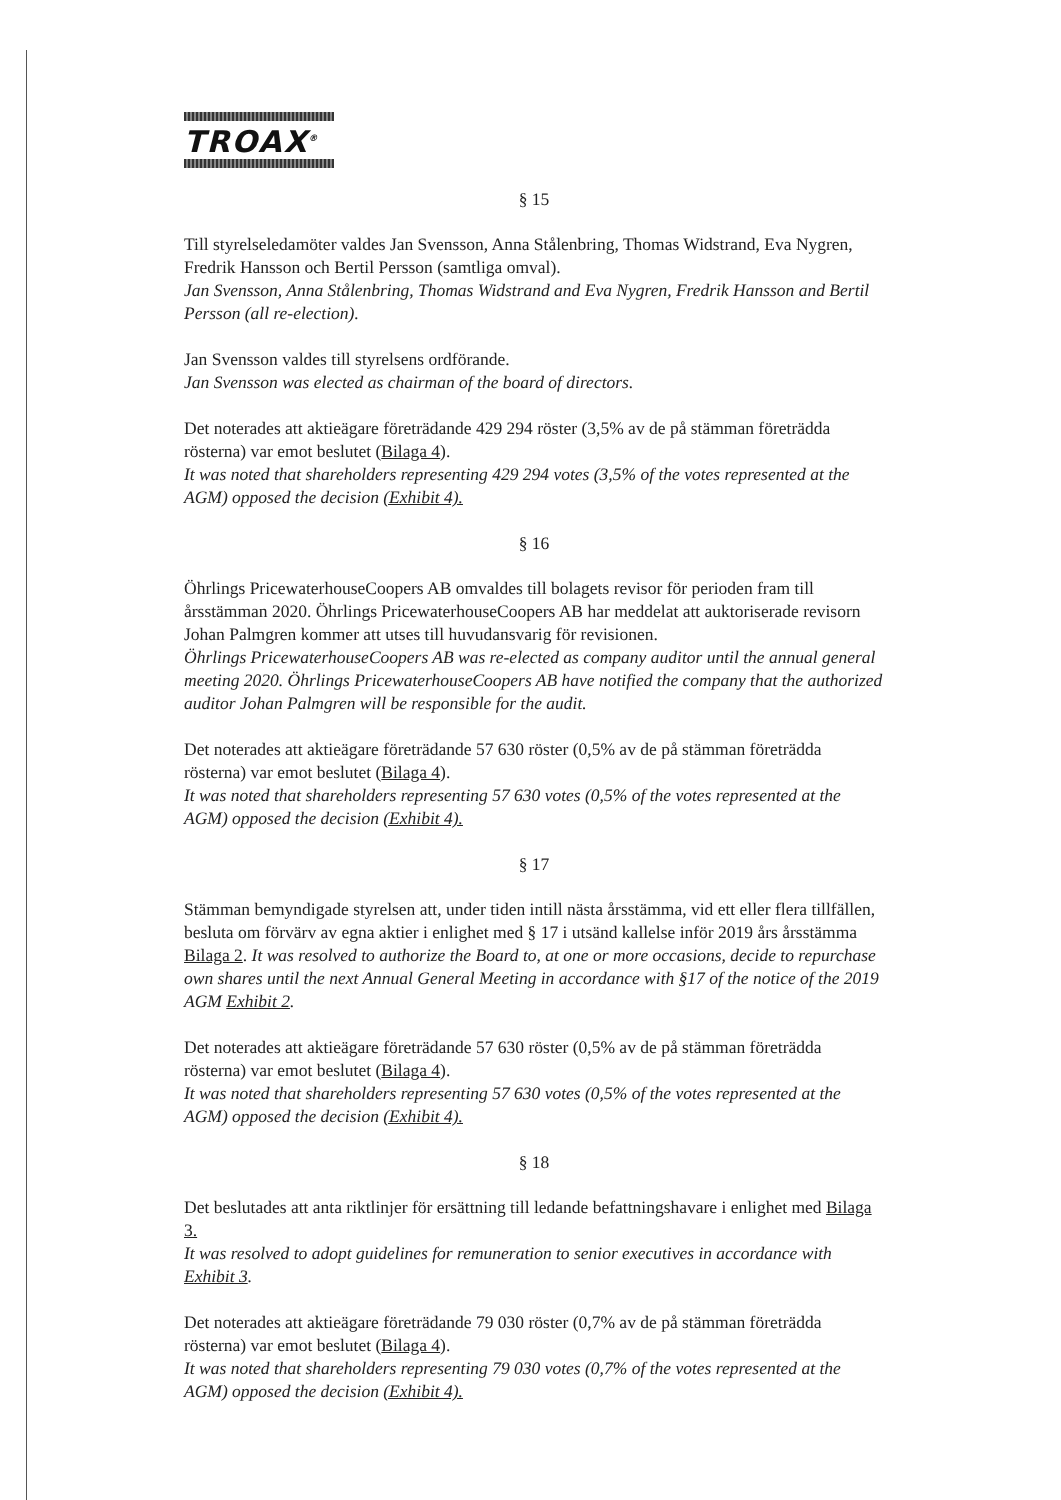TROAX<sup>®</sup>
§ 15
Till styrelseledamöter valdes Jan Svensson, Anna Stålenbring, Thomas Widstrand, Eva Nygren, Fredrik Hansson och Bertil Persson (samtliga omval).
Jan Svensson, Anna Stålenbring, Thomas Widstrand and Eva Nygren, Fredrik Hansson and Bertil Persson (all re-election).
Jan Svensson valdes till styrelsens ordförande.
Jan Svensson was elected as chairman of the board of directors.
Det noterades att aktieägare företrädande 429 294 röster (3,5% av de på stämman företrädda rösterna) var emot beslutet (Bilaga 4).
It was noted that shareholders representing 429 294 votes (3,5% of the votes represented at the AGM) opposed the decision (Exhibit 4).
§ 16
Öhrlings PricewaterhouseCoopers AB omvaldes till bolagets revisor för perioden fram till årsstämman 2020. Öhrlings PricewaterhouseCoopers AB har meddelat att auktoriserade revisorn Johan Palmgren kommer att utses till huvudansvarig för revisionen.
Öhrlings PricewaterhouseCoopers AB was re-elected as company auditor until the annual general meeting 2020. Öhrlings PricewaterhouseCoopers AB have notified the company that the authorized auditor Johan Palmgren will be responsible for the audit.
Det noterades att aktieägare företrädande 57 630 röster (0,5% av de på stämman företrädda rösterna) var emot beslutet (Bilaga 4).
It was noted that shareholders representing 57 630 votes (0,5% of the votes represented at the AGM) opposed the decision (Exhibit 4).
§ 17
Stämman bemyndigade styrelsen att, under tiden intill nästa årsstämma, vid ett eller flera tillfällen, besluta om förvärv av egna aktier i enlighet med § 17 i utsänd kallelse inför 2019 års årsstämma Bilaga 2. It was resolved to authorize the Board to, at one or more occasions, decide to repurchase own shares until the next Annual General Meeting in accordance with §17 of the notice of the 2019 AGM Exhibit 2.
Det noterades att aktieägare företrädande 57 630 röster (0,5% av de på stämman företrädda rösterna) var emot beslutet (Bilaga 4).
It was noted that shareholders representing 57 630 votes (0,5% of the votes represented at the AGM) opposed the decision (Exhibit 4).
§ 18
Det beslutades att anta riktlinjer för ersättning till ledande befattningshavare i enlighet med Bilaga 3.
It was resolved to adopt guidelines for remuneration to senior executives in accordance with Exhibit 3.
Det noterades att aktieägare företrädande 79 030 röster (0,7% av de på stämman företrädda rösterna) var emot beslutet (Bilaga 4).
It was noted that shareholders representing 79 030 votes (0,7% of the votes represented at the AGM) opposed the decision (Exhibit 4).